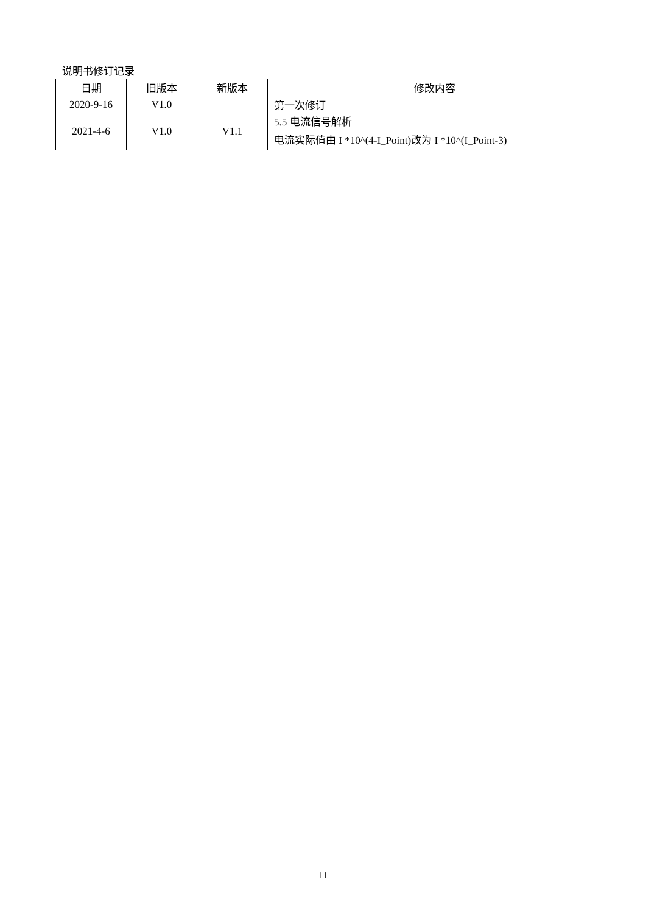说明书修订记录
| 日期 | 旧版本 | 新版本 | 修改内容 |
| --- | --- | --- | --- |
| 2020-9-16 | V1.0 | | 第一次修订 |
| 2021-4-6 | V1.0 | V1.1 | 5.5 电流信号解析 电流实际值由 I *10^(4-I_Point)改为 I *10^(I_Point-3) |
11